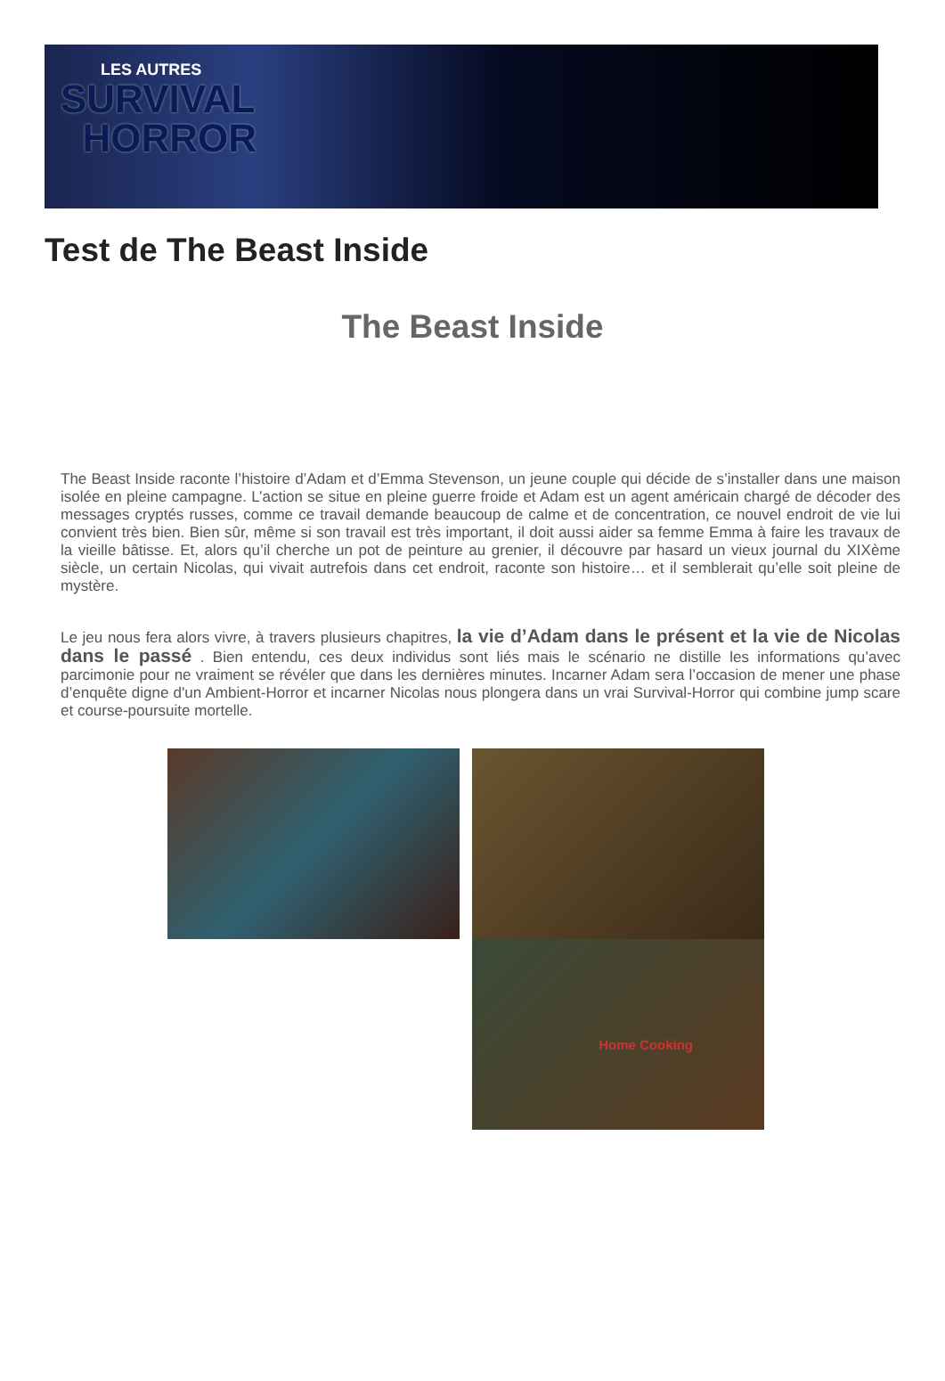LES AUTRES
SURVIVAL
HORROR
Test de The Beast Inside
The Beast Inside
The Beast Inside raconte l’histoire d’Adam et d’Emma Stevenson, un jeune couple qui décide de s’installer dans une maison isolée en pleine campagne. L’action se situe en pleine guerre froide et Adam est un agent américain chargé de décoder des messages cryptés russes, comme ce travail demande beaucoup de calme et de concentration, ce nouvel endroit de vie lui convient très bien. Bien sûr, même si son travail est très important, il doit aussi aider sa femme Emma à faire les travaux de la vieille bâtisse. Et, alors qu’il cherche un pot de peinture au grenier, il découvre par hasard un vieux journal du XIXème siècle, un certain Nicolas, qui vivait autrefois dans cet endroit, raconte son histoire… et il semblerait qu’elle soit pleine de mystère.
Le jeu nous fera alors vivre, à travers plusieurs chapitres, la vie d’Adam dans le présent et la vie de Nicolas dans le passé . Bien entendu, ces deux individus sont liés mais le scénario ne distille les informations qu’avec parcimonie pour ne vraiment se révéler que dans les dernières minutes. Incarner Adam sera l’occasion de mener une phase d’enquête digne d'un Ambient-Horror et incarner Nicolas nous plongera dans un vrai Survival-Horror qui combine jump scare et course-poursuite mortelle.
Home Cooking